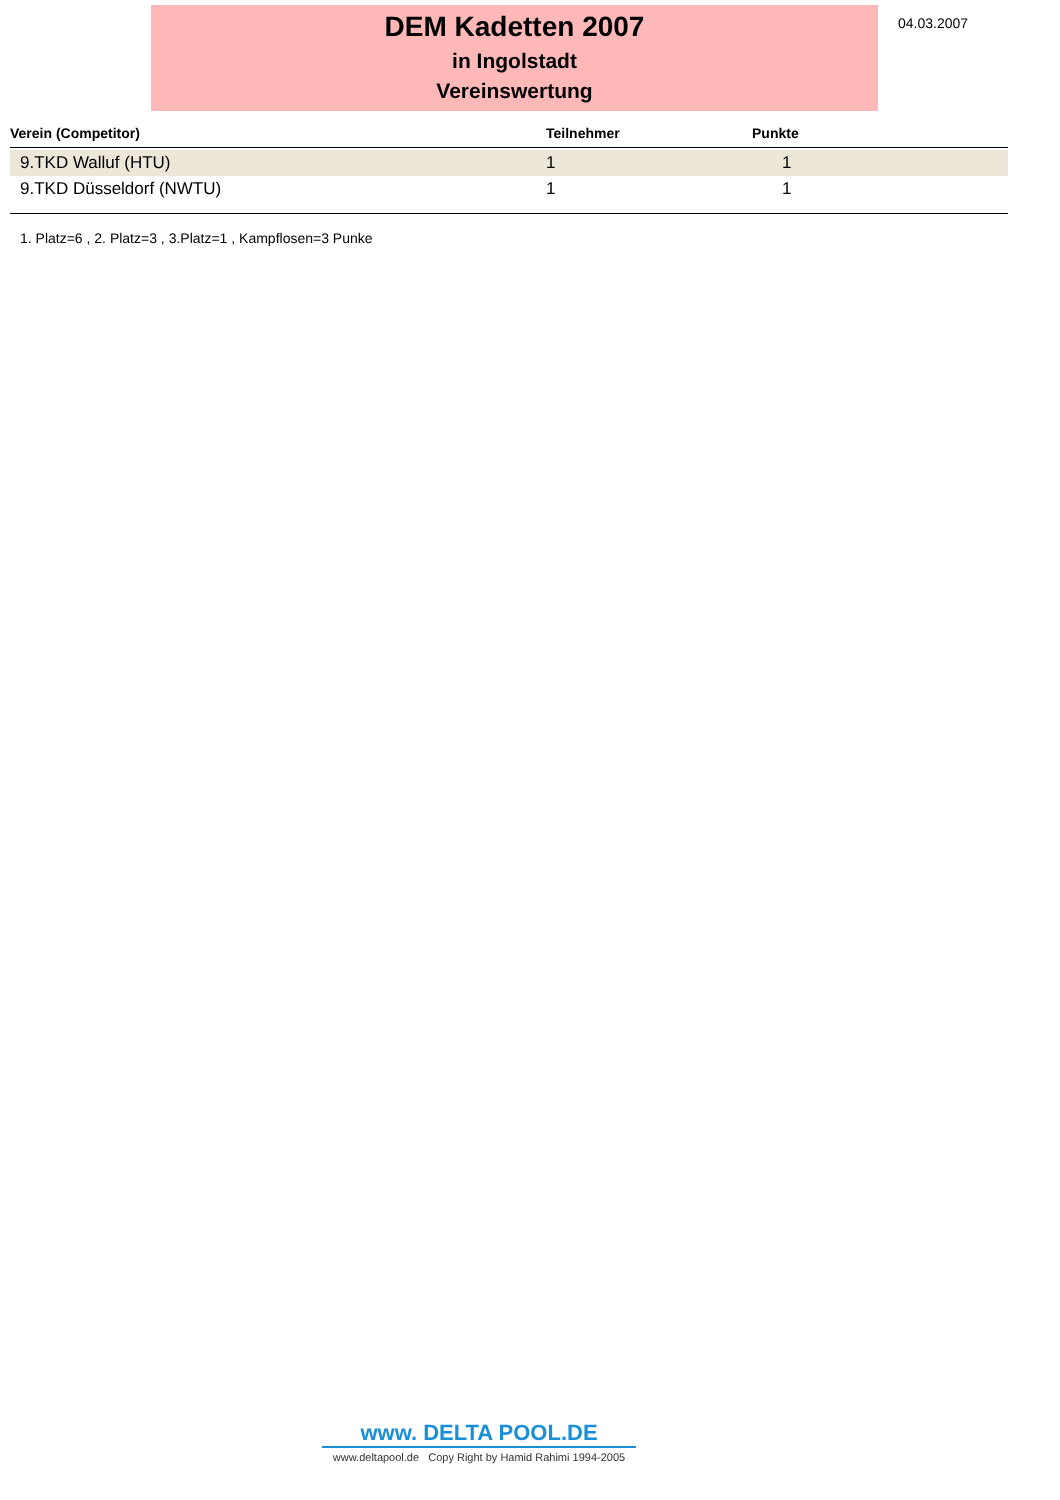DEM Kadetten 2007
in Ingolstadt
Vereinswertung
04.03.2007
| Verein (Competitor) | Teilnehmer | Punkte |
| --- | --- | --- |
| 9.TKD Walluf (HTU) | 1 | 1 |
| 9.TKD Düsseldorf (NWTU) | 1 | 1 |
1. Platz=6 , 2. Platz=3 , 3.Platz=1 , Kampflosen=3 Punke
www. DELTA POOL.DE
www.deltapool.de Copy Right by Hamid Rahimi 1994-2005